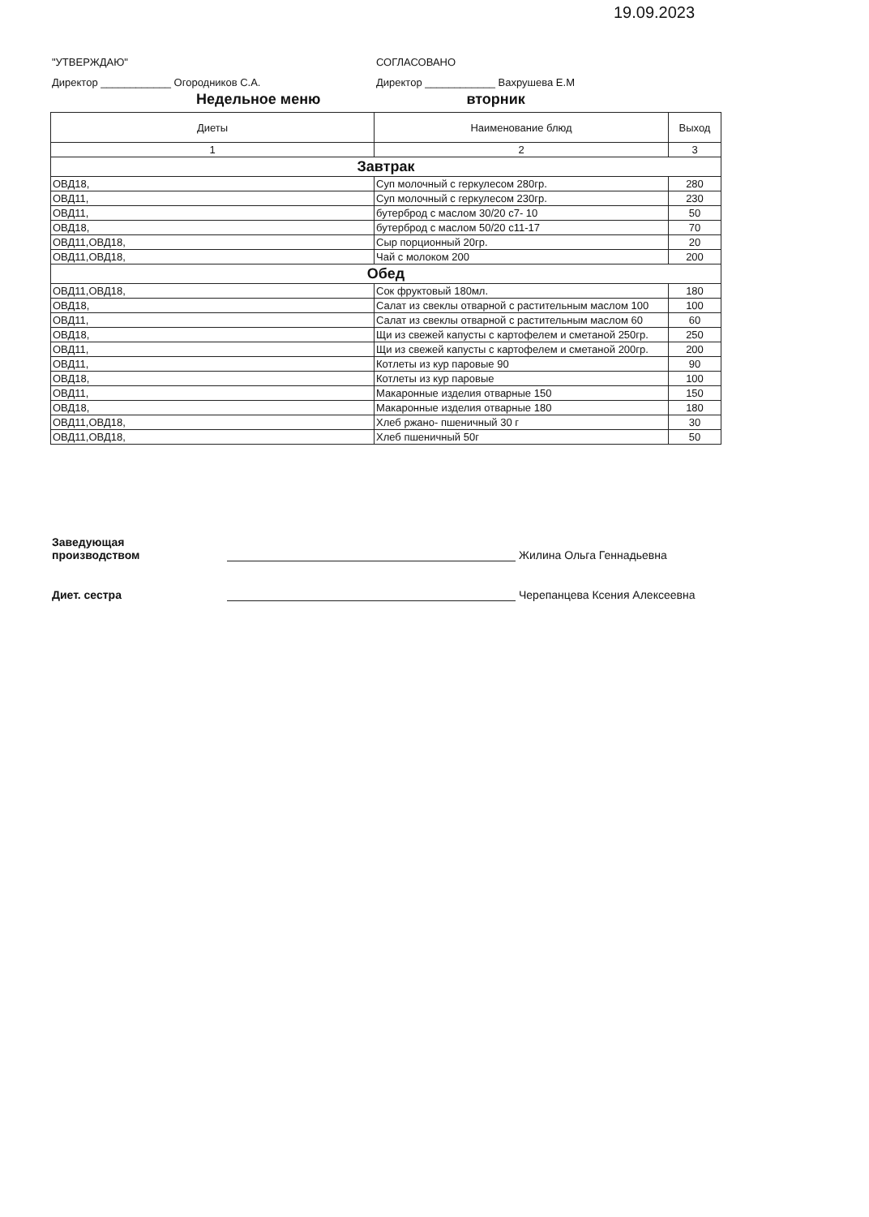19.09.2023
"УТВЕРЖДАЮ"
Директор ____________ Огородников С.А.
СОГЛАСОВАНО
Директор ____________ Вахрушева Е.М
Недельное меню вторник
| Диеты | Наименование блюд | Выход |
| --- | --- | --- |
| 1 | 2 | 3 |
| Завтрак | | |
| ОВД18, | Суп молочный с геркулесом 280гр. | 280 |
| ОВД11, | Суп молочный с геркулесом 230гр. | 230 |
| ОВД11, | бутерброд с маслом 30/20 с7- 10 | 50 |
| ОВД18, | бутерброд с маслом 50/20 с11-17 | 70 |
| ОВД11,ОВД18, | Сыр порционный 20гр. | 20 |
| ОВД11,ОВД18, | Чай с молоком 200 | 200 |
| Обед | | |
| ОВД11,ОВД18, | Сок фруктовый 180мл. | 180 |
| ОВД18, | Салат из свеклы отварной с растительным маслом 100 | 100 |
| ОВД11, | Салат из свеклы отварной с растительным маслом 60 | 60 |
| ОВД18, | Щи из свежей капусты с картофелем и сметаной 250гр. | 250 |
| ОВД11, | Щи из свежей капусты с картофелем и сметаной 200гр. | 200 |
| ОВД11, | Котлеты из кур паровые 90 | 90 |
| ОВД18, | Котлеты из кур паровые | 100 |
| ОВД11, | Макаронные изделия отварные 150 | 150 |
| ОВД18, | Макаронные изделия отварные 180 | 180 |
| ОВД11,ОВД18, | Хлеб ржано- пшеничный 30 г | 30 |
| ОВД11,ОВД18, | Хлеб пшеничный 50г | 50 |
Заведующая
производством
Жилина Ольга Геннадьевна
Диет. сестра
Черепанцева Ксения Алексеевна